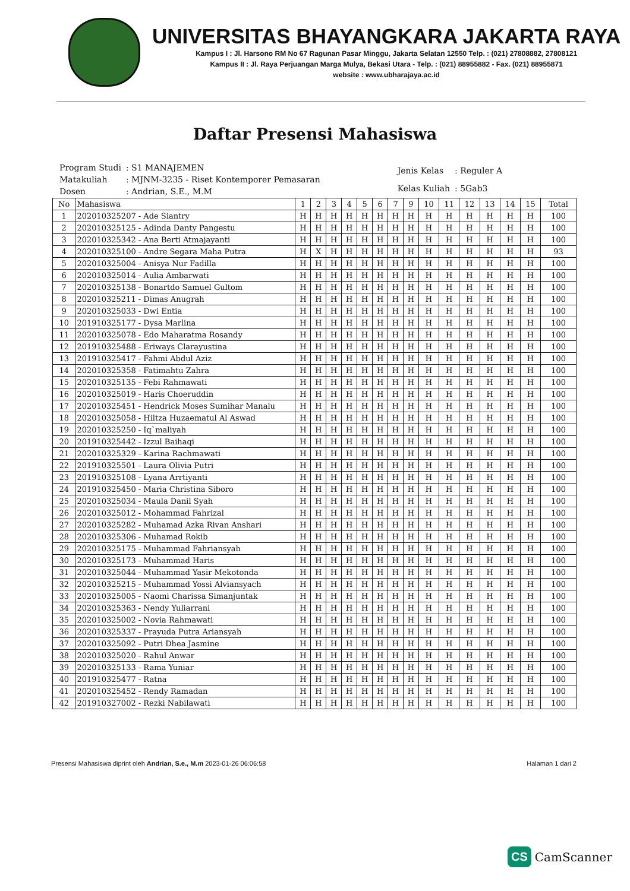UNIVERSITAS BHAYANGKARA JAKARTA RAYA
Kampus I : Jl. Harsono RM No 67 Ragunan Pasar Minggu, Jakarta Selatan 12550 Telp. : (021) 27808882, 27808121
Kampus II : Jl. Raya Perjuangan Marga Mulya, Bekasi Utara - Telp. : (021) 88955882 - Fax. (021) 88955871
website : www.ubharajaya.ac.id
Daftar Presensi Mahasiswa
| Program Studi | : S1 MANAJEMEN |
| Matakuliah | : MJNM-3235 - Riset Kontemporer Pemasaran |
| Dosen | : Andrian, S.E., M.M |
| Jenis Kelas | : Reguler A |
| Kelas Kuliah | : 5Gab3 |
| No | Mahasiswa | 1 | 2 | 3 | 4 | 5 | 6 | 7 | 9 | 10 | 11 | 12 | 13 | 14 | 15 | Total |
| --- | --- | --- | --- | --- | --- | --- | --- | --- | --- | --- | --- | --- | --- | --- | --- | --- |
| 1 | 202010325207 - Ade Siantry | H | H | H | H | H | H | H | H | H | H | H | H | H | H | 100 |
| 2 | 202010325125 - Adinda Danty Pangestu | H | H | H | H | H | H | H | H | H | H | H | H | H | H | 100 |
| 3 | 202010325342 - Ana Berti Atmajayanti | H | H | H | H | H | H | H | H | H | H | H | H | H | H | 100 |
| 4 | 202010325100 - Andre Segara Maha Putra | H | X | H | H | H | H | H | H | H | H | H | H | H | H | 93 |
| 5 | 202010325004 - Anisya Nur Fadilla | H | H | H | H | H | H | H | H | H | H | H | H | H | H | 100 |
| 6 | 202010325014 - Aulia Ambarwati | H | H | H | H | H | H | H | H | H | H | H | H | H | H | 100 |
| 7 | 202010325138 - Bonartdo Samuel Gultom | H | H | H | H | H | H | H | H | H | H | H | H | H | H | 100 |
| 8 | 202010325211 - Dimas Anugrah | H | H | H | H | H | H | H | H | H | H | H | H | H | H | 100 |
| 9 | 202010325033 - Dwi Entia | H | H | H | H | H | H | H | H | H | H | H | H | H | H | 100 |
| 10 | 201910325177 - Dysa Marlina | H | H | H | H | H | H | H | H | H | H | H | H | H | H | 100 |
| 11 | 202010325078 - Edo Maharatma Rosandy | H | H | H | H | H | H | H | H | H | H | H | H | H | H | 100 |
| 12 | 201910325488 - Eriways Clarayustina | H | H | H | H | H | H | H | H | H | H | H | H | H | H | 100 |
| 13 | 201910325417 - Fahmi Abdul Aziz | H | H | H | H | H | H | H | H | H | H | H | H | H | H | 100 |
| 14 | 202010325358 - Fatimahtu Zahra | H | H | H | H | H | H | H | H | H | H | H | H | H | H | 100 |
| 15 | 202010325135 - Febi Rahmawati | H | H | H | H | H | H | H | H | H | H | H | H | H | H | 100 |
| 16 | 202010325019 - Haris Choeruddin | H | H | H | H | H | H | H | H | H | H | H | H | H | H | 100 |
| 17 | 202010325451 - Hendrick Moses Sumihar Manalu | H | H | H | H | H | H | H | H | H | H | H | H | H | H | 100 |
| 18 | 202010325058 - Hiltza Huzaematul Al Aswad | H | H | H | H | H | H | H | H | H | H | H | H | H | H | 100 |
| 19 | 202010325250 - Iq`maliyah | H | H | H | H | H | H | H | H | H | H | H | H | H | H | 100 |
| 20 | 201910325442 - Izzul Baihaqi | H | H | H | H | H | H | H | H | H | H | H | H | H | H | 100 |
| 21 | 202010325329 - Karina Rachmawati | H | H | H | H | H | H | H | H | H | H | H | H | H | H | 100 |
| 22 | 201910325501 - Laura Olivia Putri | H | H | H | H | H | H | H | H | H | H | H | H | H | H | 100 |
| 23 | 201910325108 - Lyana Arrtiyanti | H | H | H | H | H | H | H | H | H | H | H | H | H | H | 100 |
| 24 | 201910325450 - Maria Christina Siboro | H | H | H | H | H | H | H | H | H | H | H | H | H | H | 100 |
| 25 | 202010325034 - Maula Danil Syah | H | H | H | H | H | H | H | H | H | H | H | H | H | H | 100 |
| 26 | 202010325012 - Mohammad Fahrizal | H | H | H | H | H | H | H | H | H | H | H | H | H | H | 100 |
| 27 | 202010325282 - Muhamad Azka Rivan Anshari | H | H | H | H | H | H | H | H | H | H | H | H | H | H | 100 |
| 28 | 202010325306 - Muhamad Rokib | H | H | H | H | H | H | H | H | H | H | H | H | H | H | 100 |
| 29 | 202010325175 - Muhammad Fahriansyah | H | H | H | H | H | H | H | H | H | H | H | H | H | H | 100 |
| 30 | 202010325173 - Muhammad Haris | H | H | H | H | H | H | H | H | H | H | H | H | H | H | 100 |
| 31 | 202010325044 - Muhammad Yasir Mekotonda | H | H | H | H | H | H | H | H | H | H | H | H | H | H | 100 |
| 32 | 202010325215 - Muhammad Yossi Alviansyach | H | H | H | H | H | H | H | H | H | H | H | H | H | H | 100 |
| 33 | 202010325005 - Naomi Charissa Simanjuntak | H | H | H | H | H | H | H | H | H | H | H | H | H | H | 100 |
| 34 | 202010325363 - Nendy Yuliarrani | H | H | H | H | H | H | H | H | H | H | H | H | H | H | 100 |
| 35 | 202010325002 - Novia Rahmawati | H | H | H | H | H | H | H | H | H | H | H | H | H | H | 100 |
| 36 | 202010325337 - Prayuda Putra Ariansyah | H | H | H | H | H | H | H | H | H | H | H | H | H | H | 100 |
| 37 | 202010325092 - Putri Dhea Jasmine | H | H | H | H | H | H | H | H | H | H | H | H | H | H | 100 |
| 38 | 202010325020 - Rahul Anwar | H | H | H | H | H | H | H | H | H | H | H | H | H | H | 100 |
| 39 | 202010325133 - Rama Yuniar | H | H | H | H | H | H | H | H | H | H | H | H | H | H | 100 |
| 40 | 201910325477 - Ratna | H | H | H | H | H | H | H | H | H | H | H | H | H | H | 100 |
| 41 | 202010325452 - Rendy Ramadan | H | H | H | H | H | H | H | H | H | H | H | H | H | H | 100 |
| 42 | 201910327002 - Rezki Nabilawati | H | H | H | H | H | H | H | H | H | H | H | H | H | H | 100 |
Presensi Mahasiswa diprint oleh Andrian, S.e., M.m 2023-01-26 06:06:58 Halaman 1 dari 2
CS CamScanner